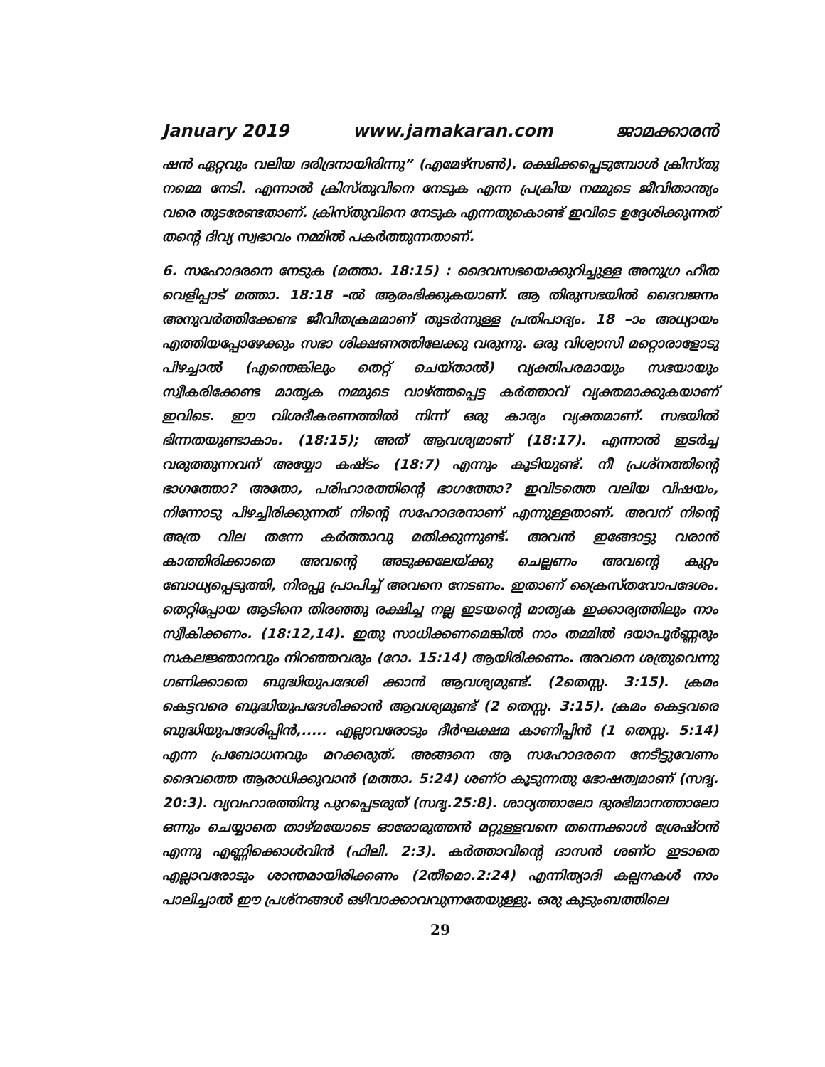January 2019 www.jamakaran.com ജാമക്കാരൻ
ഷൻ ഏറ്റവും വലിയ ദരിദ്രനായിരിന്നു” (എമേഴ്സൺ). രക്ഷിക്കപ്പെടുമ്പോൾ ക്രിസ്തു നമ്മെ നേടി. എന്നാൽ ക്രിസ്തുവിനെ നേടുക എന്ന പ്രക്രിയ നമ്മുടെ ജീവിതാന്ത്യം വരെ തുടരേണ്ടതാണ്. ക്രിസ്തുവിനെ നേടുക എന്നതുകൊണ്ട് ഇവിടെ ഉദ്ദേശിക്കുന്നത് തന്റെ ദിവ്യ സ്വഭാവം നമ്മിൽ പകർത്തുന്നതാണ്.
6. സഹോദരനെ നേടുക (മത്താ. 18:15) : ദൈവസഭയെക്കുറിച്ചുള്ള അനുഗ്ര ഹീത വെളിപ്പാട് മത്താ. 18:18 –ൽ ആരംഭിക്കുകയാണ്. ആ തിരുസഭയിൽ ദൈവജനം അനുവർത്തിക്കേണ്ട ജീവിതക്രമമാണ് തുടർന്നുള്ള പ്രതിപാദ്യം. 18 –ാം അധ്യായം എത്തിയപ്പോഴേക്കും സഭാ ശിക്ഷണത്തിലേക്കു വരുന്നു. ഒരു വിശ്വാസി മറ്റൊരാളോടു പിഴച്ചാൽ (എന്തെങ്കിലും തെറ്റ് ചെയ്താൽ) വ്യക്തിപരമായും സഭയായും സ്വീകരിക്കേണ്ട മാതൃക നമ്മുടെ വാഴ്ത്തപ്പെട്ട കർത്താവ് വ്യക്തമാക്കുകയാണ് ഇവിടെ. ഈ വിശദീകരണത്തിൽ നിന്ന് ഒരു കാര്യം വ്യക്തമാണ്. സഭയിൽ ഭിന്നതയുണ്ടാകാം. (18:15); അത് ആവശ്യമാണ് (18:17). എന്നാൽ ഇടർച്ച വരുത്തുന്നവന് അയ്യോ കഷ്ടം (18:7) എന്നും കൂടിയുണ്ട്. നീ പ്രശ്നത്തിന്റെ ഭാഗത്തോ? അതോ, പരിഹാരത്തിന്റെ ഭാഗത്തോ? ഇവിടത്തെ വലിയ വിഷയം, നിന്നോടു പിഴച്ചിരിക്കുന്നത് നിന്റെ സഹോദരനാണ് എന്നുള്ളതാണ്. അവന് നിന്റെ അത്ര വില തന്നേ കർത്താവു മതിക്കുന്നുണ്ട്. അവൻ ഇങ്ങോട്ടു വരാൻ കാത്തിരിക്കാതെ അവന്റെ അടുക്കലേയ്ക്കു ചെല്ലണം അവന്റെ കുറ്റം ബോധ്യപ്പെടുത്തി, നിരപ്പു പ്രാപിച്ച് അവനെ നേടണം. ഇതാണ് ക്രൈസ്തവോപദേശം. തെറ്റിപ്പോയ ആടിനെ തിരഞ്ഞു രക്ഷിച്ച നല്ല ഇടയന്റെ മാതൃക ഇക്കാര്യത്തിലും നാം സ്വീകിക്കണം. (18:12,14). ഇതു സാധിക്കണമെങ്കിൽ നാം തമ്മിൽ ദയാപൂർണ്ണരും സകലജ്ഞാനവും നിറഞ്ഞവരും (റോ. 15:14) ആയിരിക്കണം. അവനെ ശത്രുവെന്നു ഗണിക്കാതെ ബുദ്ധിയുപദേശി ക്കാൻ ആവശ്യമുണ്ട്. (2തെസ്സ. 3:15). ക്രമം കെട്ടവരെ ബുദ്ധിയുപദേശിക്കാൻ ആവശ്യമുണ്ട് (2 തെസ്സ. 3:15). ക്രമം കെട്ടവരെ ബുദ്ധിയുപദേശിപ്പിൻ,..... എല്ലാവരോടും ദീർഘക്ഷമ കാണിപ്പിൻ (1 തെസ്സ. 5:14) എന്ന പ്രബോധനവും മറക്കരുത്. അങ്ങനെ ആ സഹോദരനെ നേടീട്ടുവേണം ദൈവത്തെ ആരാധിക്കുവാൻ (മത്താ. 5:24) ശണ്ഠ കൂടുന്നതു ഭോഷത്വമാണ് (സദൃ. 20:3). വ്യവഹാരത്തിനു പുറപ്പെടരുത് (സദൃ.25:8). ശാഠ്യത്താലോ ദുരഭിമാനത്താലോ ഒന്നും ചെയ്യാതെ താഴ്മയോടെ ഓരോരുത്തൻ മറ്റുള്ളവനെ തന്നെക്കാൾ ശ്രേഷ്ഠൻ എന്നു എണ്ണിക്കൊൾവിൻ (ഫിലി. 2:3). കർത്താവിന്റെ ദാസൻ ശണ്ഠ ഇടാതെ എല്ലാവരോടും ശാന്തമായിരിക്കണം (2തീമൊ.2:24) എന്നിത്യാദി കല്പനകൾ നാം പാലിച്ചാൽ ഈ പ്രശ്നങ്ങൾ ഒഴിവാക്കാവവുന്നതേയുള്ളു. ഒരു കുടുംബത്തിലെ
29